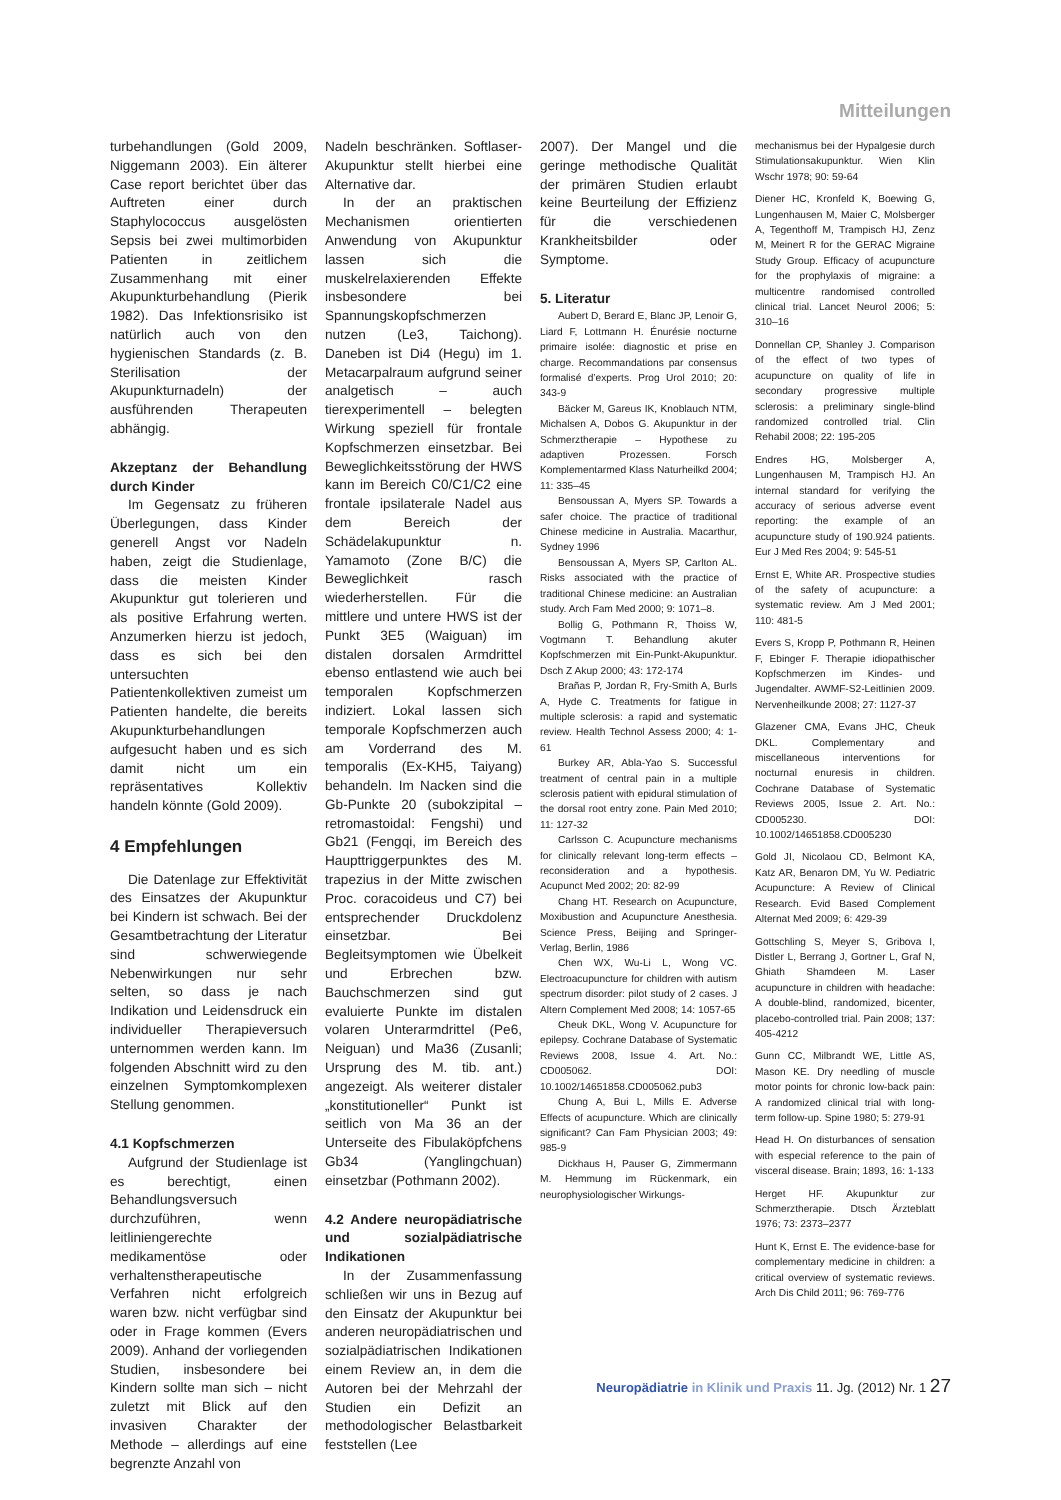Mitteilungen
turbehandlungen (Gold 2009, Niggemann 2003). Ein älterer Case report berichtet über das Auftreten einer durch Staphylococcus ausgelösten Sepsis bei zwei multimorbiden Patienten in zeitlichem Zusammenhang mit einer Akupunkturbehandlung (Pierik 1982). Das Infektionsrisiko ist natürlich auch von den hygienischen Standards (z. B. Sterilisation der Akupunkturnadeln) der ausführenden Therapeuten abhängig.
Akzeptanz der Behandlung durch Kinder
Im Gegensatz zu früheren Überlegungen, dass Kinder generell Angst vor Nadeln haben, zeigt die Studienlage, dass die meisten Kinder Akupunktur gut tolerieren und als positive Erfahrung werten. Anzumerken hierzu ist jedoch, dass es sich bei den untersuchten Patientenkollektiven zumeist um Patienten handelte, die bereits Akupunkturbehandlungen aufgesucht haben und es sich damit nicht um ein repräsentatives Kollektiv handeln könnte (Gold 2009).
4 Empfehlungen
Die Datenlage zur Effektivität des Einsatzes der Akupunktur bei Kindern ist schwach. Bei der Gesamtbetrachtung der Literatur sind schwerwiegende Nebenwirkungen nur sehr selten, so dass je nach Indikation und Leidensdruck ein individueller Therapieversuch unternommen werden kann. Im folgenden Abschnitt wird zu den einzelnen Symptomkomplexen Stellung genommen.
4.1 Kopfschmerzen
Aufgrund der Studienlage ist es berechtigt, einen Behandlungsversuch durchzuführen, wenn leitliniengerechte medikamentöse oder verhaltenstherapeutische Verfahren nicht erfolgreich waren bzw. nicht verfügbar sind oder in Frage kommen (Evers 2009). Anhand der vorliegenden Studien, insbesondere bei Kindern sollte man sich – nicht zuletzt mit Blick auf den invasiven Charakter der Methode – allerdings auf eine begrenzte Anzahl von
Nadeln beschränken. Softlaser-Akupunktur stellt hierbei eine Alternative dar.
In der an praktischen Mechanismen orientierten Anwendung von Akupunktur lassen sich die muskelrelaxierenden Effekte insbesondere bei Spannungskopfschmerzen nutzen (Le3, Taichong). Daneben ist Di4 (Hegu) im 1. Metacarpalraum aufgrund seiner analgetisch – auch tierexperimentell – belegten Wirkung speziell für frontale Kopfschmerzen einsetzbar. Bei Beweglichkeitsstörung der HWS kann im Bereich C0/C1/C2 eine frontale ipsilaterale Nadel aus dem Bereich der Schädelakupunktur n. Yamamoto (Zone B/C) die Beweglichkeit rasch wiederherstellen. Für die mittlere und untere HWS ist der Punkt 3E5 (Waiguan) im distalen dorsalen Armdrittel ebenso entlastend wie auch bei temporalen Kopfschmerzen indiziert. Lokal lassen sich temporale Kopfschmerzen auch am Vorderrand des M. temporalis (Ex-KH5, Taiyang) behandeln. Im Nacken sind die Gb-Punkte 20 (subokzipital – retromastoidal: Fengshi) und Gb21 (Fengqi, im Bereich des Haupttriggerpunktes des M. trapezius in der Mitte zwischen Proc. coracoideus und C7) bei entsprechender Druckdolenz einsetzbar. Bei Begleitsymptomen wie Übelkeit und Erbrechen bzw. Bauchschmerzen sind gut evaluierte Punkte im distalen volaren Unterarmdrittel (Pe6, Neiguan) und Ma36 (Zusanli; Ursprung des M. tib. ant.) angezeigt. Als weiterer distaler „konstitutioneller“ Punkt ist seitlich von Ma 36 an der Unterseite des Fibulaköpfchens Gb34 (Yanglingchuan) einsetzbar (Pothmann 2002).
4.2 Andere neuropädiatrische und sozialpädiatrische Indikationen
In der Zusammenfassung schließen wir uns in Bezug auf den Einsatz der Akupunktur bei anderen neuropädiatrischen und sozialpädiatrischen Indikationen einem Review an, in dem die Autoren bei der Mehrzahl der Studien ein Defizit an methodologischer Belastbarkeit feststellen (Lee
2007). Der Mangel und die geringe methodische Qualität der primären Studien erlaubt keine Beurteilung der Effizienz für die verschiedenen Krankheitsbilder oder Symptome.
5. Literatur
Aubert D, Berard E, Blanc JP, Lenoir G, Liard F, Lottmann H. Énurésie nocturne primaire isolée: diagnostic et prise en charge. Recommandations par consensus formalisé d’experts. Prog Urol 2010; 20: 343-9
Bäcker M, Gareus IK, Knoblauch NTM, Michalsen A, Dobos G. Akupunktur in der Schmerztherapie – Hypothese zu adaptiven Prozessen. Forsch Komplementarmed Klass Naturheilkd 2004; 11: 335–45
Bensoussan A, Myers SP. Towards a safer choice. The practice of traditional Chinese medicine in Australia. Macarthur, Sydney 1996
Bensoussan A, Myers SP, Carlton AL. Risks associated with the practice of traditional Chinese medicine: an Australian study. Arch Fam Med 2000; 9: 1071–8.
Bollig G, Pothmann R, Thoiss W, Vogtmann T. Behandlung akuter Kopfschmerzen mit Ein-Punkt-Akupunktur. Dsch Z Akup 2000; 43: 172-174
Brañas P, Jordan R, Fry-Smith A, Burls A, Hyde C. Treatments for fatigue in multiple sclerosis: a rapid and systematic review. Health Technol Assess 2000; 4: 1-61
Burkey AR, Abla-Yao S. Successful treatment of central pain in a multiple sclerosis patient with epidural stimulation of the dorsal root entry zone. Pain Med 2010; 11: 127-32
Carlsson C. Acupuncture mechanisms for clinically relevant long-term effects – reconsideration and a hypothesis. Acupunct Med 2002; 20: 82-99
Chang HT. Research on Acupuncture, Moxibustion and Acupuncture Anesthesia. Science Press, Beijing and Springer-Verlag, Berlin, 1986
Chen WX, Wu-Li L, Wong VC. Electroacupuncture for children with autism spectrum disorder: pilot study of 2 cases. J Altern Complement Med 2008; 14: 1057-65
Cheuk DKL, Wong V. Acupuncture for epilepsy. Cochrane Database of Systematic Reviews 2008, Issue 4. Art. No.: CD005062. DOI: 10.1002/14651858.CD005062.pub3
Chung A, Bui L, Mills E. Adverse Effects of acupuncture. Which are clinically significant? Can Fam Physician 2003; 49: 985-9
Dickhaus H, Pauser G, Zimmermann M. Hemmung im Rückenmark, ein neurophysiologischer Wirkungs-
mechanismus bei der Hypalgesie durch Stimulationsakupunktur. Wien Klin Wschr 1978; 90: 59-64
Diener HC, Kronfeld K, Boewing G, Lungenhausen M, Maier C, Molsberger A, Tegenthoff M, Trampisch HJ, Zenz M, Meinert R for the GERAC Migraine Study Group. Efficacy of acupuncture for the prophylaxis of migraine: a multicentre randomised controlled clinical trial. Lancet Neurol 2006; 5: 310–16
Donnellan CP, Shanley J. Comparison of the effect of two types of acupuncture on quality of life in secondary progressive multiple sclerosis: a preliminary single-blind randomized controlled trial. Clin Rehabil 2008; 22: 195-205
Endres HG, Molsberger A, Lungenhausen M, Trampisch HJ. An internal standard for verifying the accuracy of serious adverse event reporting: the example of an acupuncture study of 190.924 patients. Eur J Med Res 2004; 9: 545-51
Ernst E, White AR. Prospective studies of the safety of acupuncture: a systematic review. Am J Med 2001; 110: 481-5
Evers S, Kropp P, Pothmann R, Heinen F, Ebinger F. Therapie idiopathischer Kopfschmerzen im Kindes- und Jugendalter. AWMF-S2-Leitlinien 2009. Nervenheilkunde 2008; 27: 1127-37
Glazener CMA, Evans JHC, Cheuk DKL. Complementary and miscellaneous interventions for nocturnal enuresis in children. Cochrane Database of Systematic Reviews 2005, Issue 2. Art. No.: CD005230. DOI: 10.1002/14651858.CD005230
Gold JI, Nicolaou CD, Belmont KA, Katz AR, Benaron DM, Yu W. Pediatric Acupuncture: A Review of Clinical Research. Evid Based Complement Alternat Med 2009; 6: 429-39
Gottschling S, Meyer S, Gribova I, Distler L, Berrang J, Gortner L, Graf N, Ghiath Shamdeen M. Laser acupuncture in children with headache: A double-blind, randomized, bicenter, placebo-controlled trial. Pain 2008; 137: 405-4212
Gunn CC, Milbrandt WE, Little AS, Mason KE. Dry needling of muscle motor points for chronic low-back pain: A randomized clinical trial with long-term follow-up. Spine 1980; 5: 279-91
Head H. On disturbances of sensation with especial reference to the pain of visceral disease. Brain; 1893, 16: 1-133
Herget HF. Akupunktur zur Schmerztherapie. Dtsch Ärzteblatt 1976; 73: 2373–2377
Hunt K, Ernst E. The evidence-base for complementary medicine in children: a critical overview of systematic reviews. Arch Dis Child 2011; 96: 769-776
Neuropädiatrie in Klinik und Praxis 11. Jg. (2012) Nr. 1 27